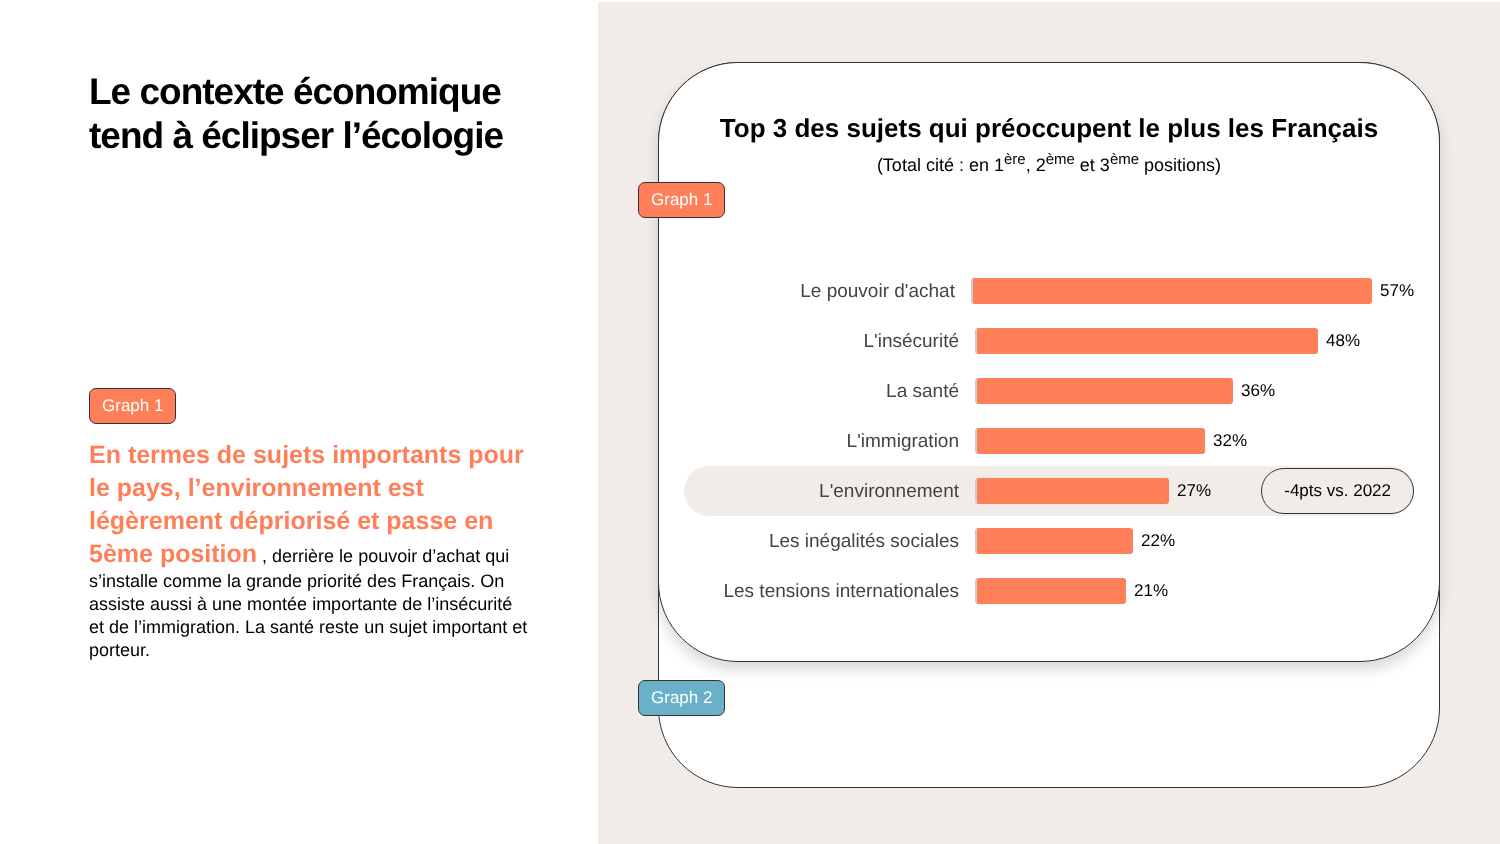Le contexte économique tend à éclipser l’écologie
Graph 1
En termes de sujets importants pour le pays, l’environnement est légèrement dépriorisé et passe en 5ème position , derrière le pouvoir d’achat qui s’installe comme la grande priorité des Français. On assiste aussi à une montée importante de l’insécurité et de l’immigration. La santé reste un sujet important et porteur.
Top 3 des sujets qui préoccupent le plus les Français
(Total cité : en 1<sup>ère</sup>, 2<sup>ème</sup> et 3<sup>ème</sup> positions)
Le pouvoir d'achat 57%
L'insécurité 48%
La santé 36%
L'immigration 32%
L'environnement 27% -4pts vs. 2022
Les inégalités sociales 22%
Les tensions internationales 21%
Graph 1
Graph 2